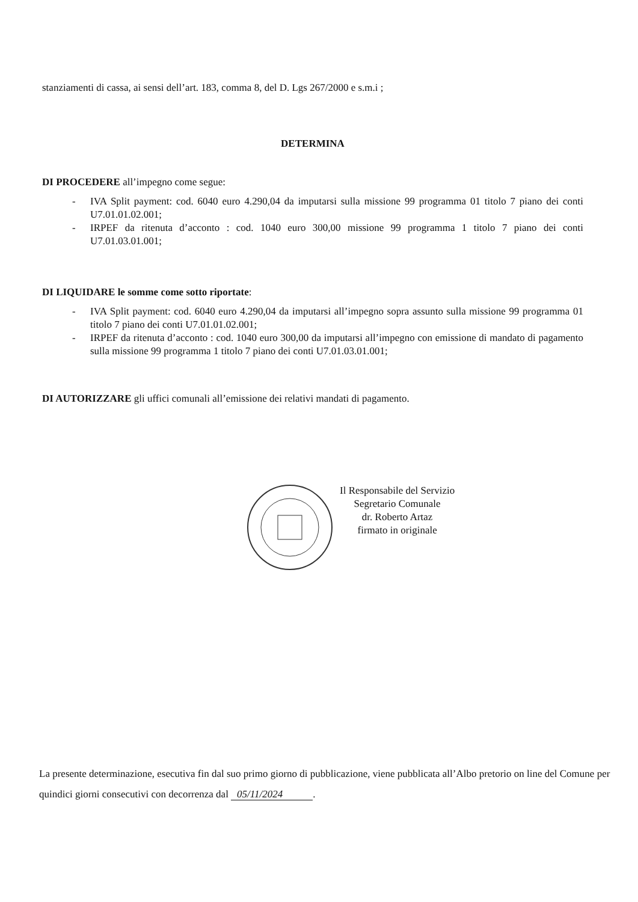stanziamenti di cassa, ai sensi dell’art. 183, comma 8, del D. Lgs 267/2000 e s.m.i ;
DETERMINA
DI PROCEDERE all’impegno come segue:
- IVA Split payment: cod. 6040 euro 4.290,04 da imputarsi sulla missione 99 programma 01 titolo 7 piano dei conti U7.01.01.02.001;
- IRPEF da ritenuta d’acconto : cod. 1040 euro 300,00 missione 99 programma 1 titolo 7 piano dei conti U7.01.03.01.001;
DI LIQUIDARE le somme come sotto riportate:
- IVA Split payment: cod. 6040 euro 4.290,04 da imputarsi all’impegno sopra assunto sulla missione 99 programma 01 titolo 7 piano dei conti U7.01.01.02.001;
- IRPEF da ritenuta d’acconto : cod. 1040 euro 300,00 da imputarsi all’impegno con emissione di mandato di pagamento sulla missione 99 programma 1 titolo 7 piano dei conti U7.01.03.01.001;
DI AUTORIZZARE gli uffici comunali all’emissione dei relativi mandati di pagamento.
Il Responsabile del Servizio
Segretario Comunale
dr. Roberto Artaz
firmato in originale
La presente determinazione, esecutiva fin dal suo primo giorno di pubblicazione, viene pubblicata all’Albo pretorio on line del Comune per quindici giorni consecutivi con decorrenza dal 05/11/2024.